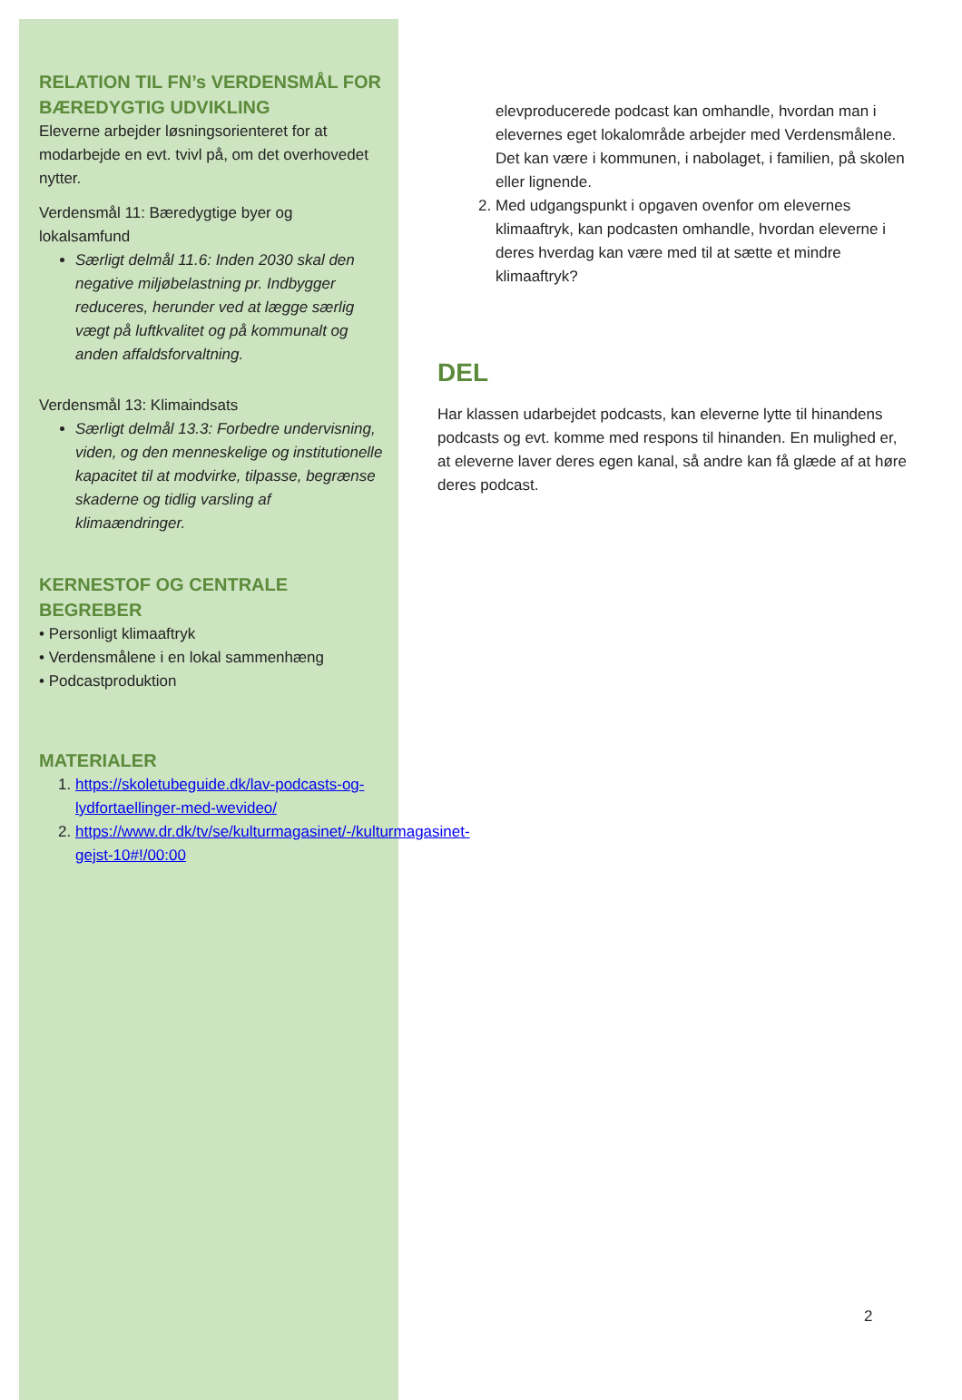RELATION TIL FN’s VERDENSMÅL FOR BÆREDYGTIG UDVIKLING
Eleverne arbejder løsningsorienteret for at modarbejde en evt. tvivl på, om det overhovedet nytter.
Verdensmål 11: Bæredygtige byer og lokalsamfund
Særligt delmål 11.6: Inden 2030 skal den negative miljøbelastning pr. Indbygger reduceres, herunder ved at lægge særlig vægt på luftkvalitet og på kommunalt og anden affaldsforvaltning.
Verdensmål 13: Klimaindsats
Særligt delmål 13.3: Forbedre undervisning, viden, og den menneskelige og institutionelle kapacitet til at modvirke, tilpasse, begrænse skaderne og tidlig varsling af klimaændringer.
KERNESTOF OG CENTRALE BEGREBER
• Personligt klimaaftryk
• Verdensmålene i en lokal sammenhæng
• Podcastproduktion
MATERIALER
1. https://skoletubeguide.dk/lav-podcasts-og-lydfortaellinger-med-wevideo/
2. https://www.dr.dk/tv/se/kulturmagasinet/-/kulturmagasinet-gejst-10#!/00:00
elevproducerede podcast kan omhandle, hvordan man i elevernes eget lokalområde arbejder med Verdensmålene. Det kan være i kommunen, i nabolaget, i familien, på skolen eller lignende.
2. Med udgangspunkt i opgaven ovenfor om elevernes klimaaftryk, kan podcasten omhandle, hvordan eleverne i deres hverdag kan være med til at sætte et mindre klimaaftryk?
DEL
Har klassen udarbejdet podcasts, kan eleverne lytte til hinandens podcasts og evt. komme med respons til hinanden. En mulighed er, at eleverne laver deres egen kanal, så andre kan få glæde af at høre deres podcast.
2